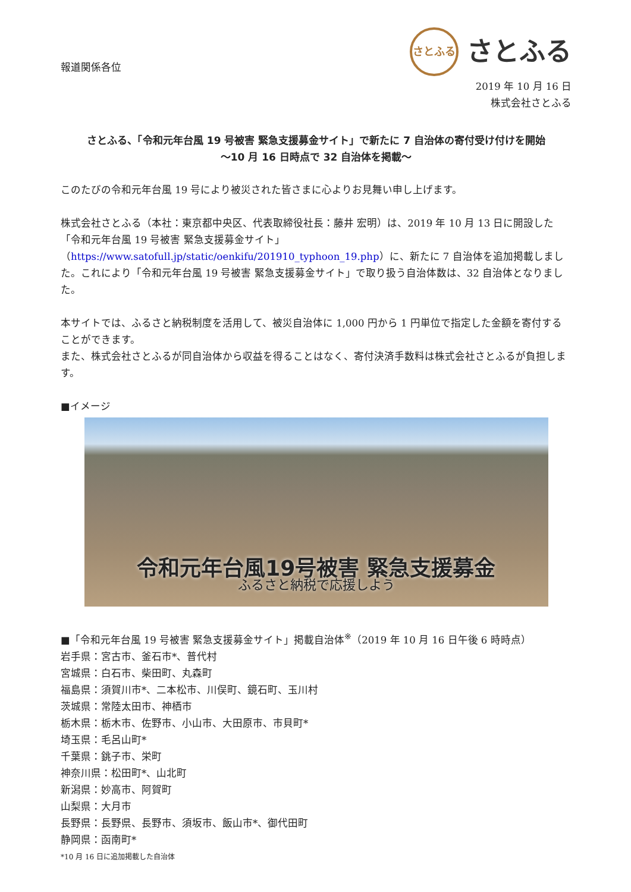報道関係各位
さとふる
さとふる
2019 年 10 月 16 日
株式会社さとふる
さとふる、「令和元年台風 19 号被害 緊急支援募金サイト」で新たに 7 自治体の寄付受け付けを開始
～10 月 16 日時点で 32 自治体を掲載～
このたびの令和元年台風 19 号により被災された皆さまに心よりお見舞い申し上げます。
株式会社さとふる（本社：東京都中央区、代表取締役社長：藤井 宏明）は、2019 年 10 月 13 日に開設した「令和元年台風 19 号被害 緊急支援募金サイト」（https://www.satofull.jp/static/oenkifu/201910_typhoon_19.php）に、新たに 7 自治体を追加掲載しました。これにより「令和元年台風 19 号被害 緊急支援募金サイト」で取り扱う自治体数は、32 自治体となりました。
本サイトでは、ふるさと納税制度を活用して、被災自治体に 1,000 円から 1 円単位で指定した金額を寄付することができます。
また、株式会社さとふるが同自治体から収益を得ることはなく、寄付決済手数料は株式会社さとふるが負担します。
■イメージ
令和元年台風19号被害 緊急支援募金
ふるさと納税で応援しよう
■「令和元年台風 19 号被害 緊急支援募金サイト」掲載自治体<sup>※</sup>（2019 年 10 月 16 日午後 6 時時点）
岩手県：宮古市、釜石市*、普代村
宮城県：白石市、柴田町、丸森町
福島県：須賀川市*、二本松市、川俣町、鏡石町、玉川村
茨城県：常陸太田市、神栖市
栃木県：栃木市、佐野市、小山市、大田原市、市貝町*
埼玉県：毛呂山町*
千葉県：銚子市、栄町
神奈川県：松田町*、山北町
新潟県：妙高市、阿賀町
山梨県：大月市
長野県：長野県、長野市、須坂市、飯山市*、御代田町
静岡県：函南町*
*10 月 16 日に追加掲載した自治体